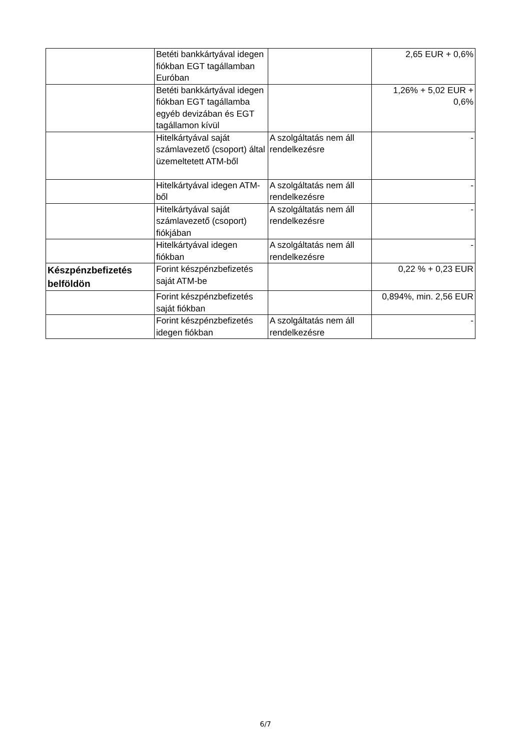| | Betéti bankkártyával idegen fiókban EGT tagállamban Euróban | | 2,65 EUR + 0,6% |
| | Betéti bankkártyával idegen fiókban EGT tagállamba egyéb devizában és EGT tagállamon kívül | | 1,26% + 5,02 EUR + 0,6% |
| | Hitelkártyával saját számlavezető (csoport) által üzemeltetett ATM-ből | A szolgáltatás nem áll rendelkezésre | - |
| | Hitelkártyával idegen ATM-ből | A szolgáltatás nem áll rendelkezésre | - |
| | Hitelkártyával saját számlavezető (csoport) fiókjában | A szolgáltatás nem áll rendelkezésre | - |
| | Hitelkártyával idegen fiókban | A szolgáltatás nem áll rendelkezésre | - |
| Készpénzbefizetés belföldön | Forint készpénzbefizetés saját ATM-be | | 0,22 % + 0,23 EUR |
| | Forint készpénzbefizetés saját fiókban | | 0,894%, min. 2,56 EUR |
| | Forint készpénzbefizetés idegen fiókban | A szolgáltatás nem áll rendelkezésre | - |
6/7